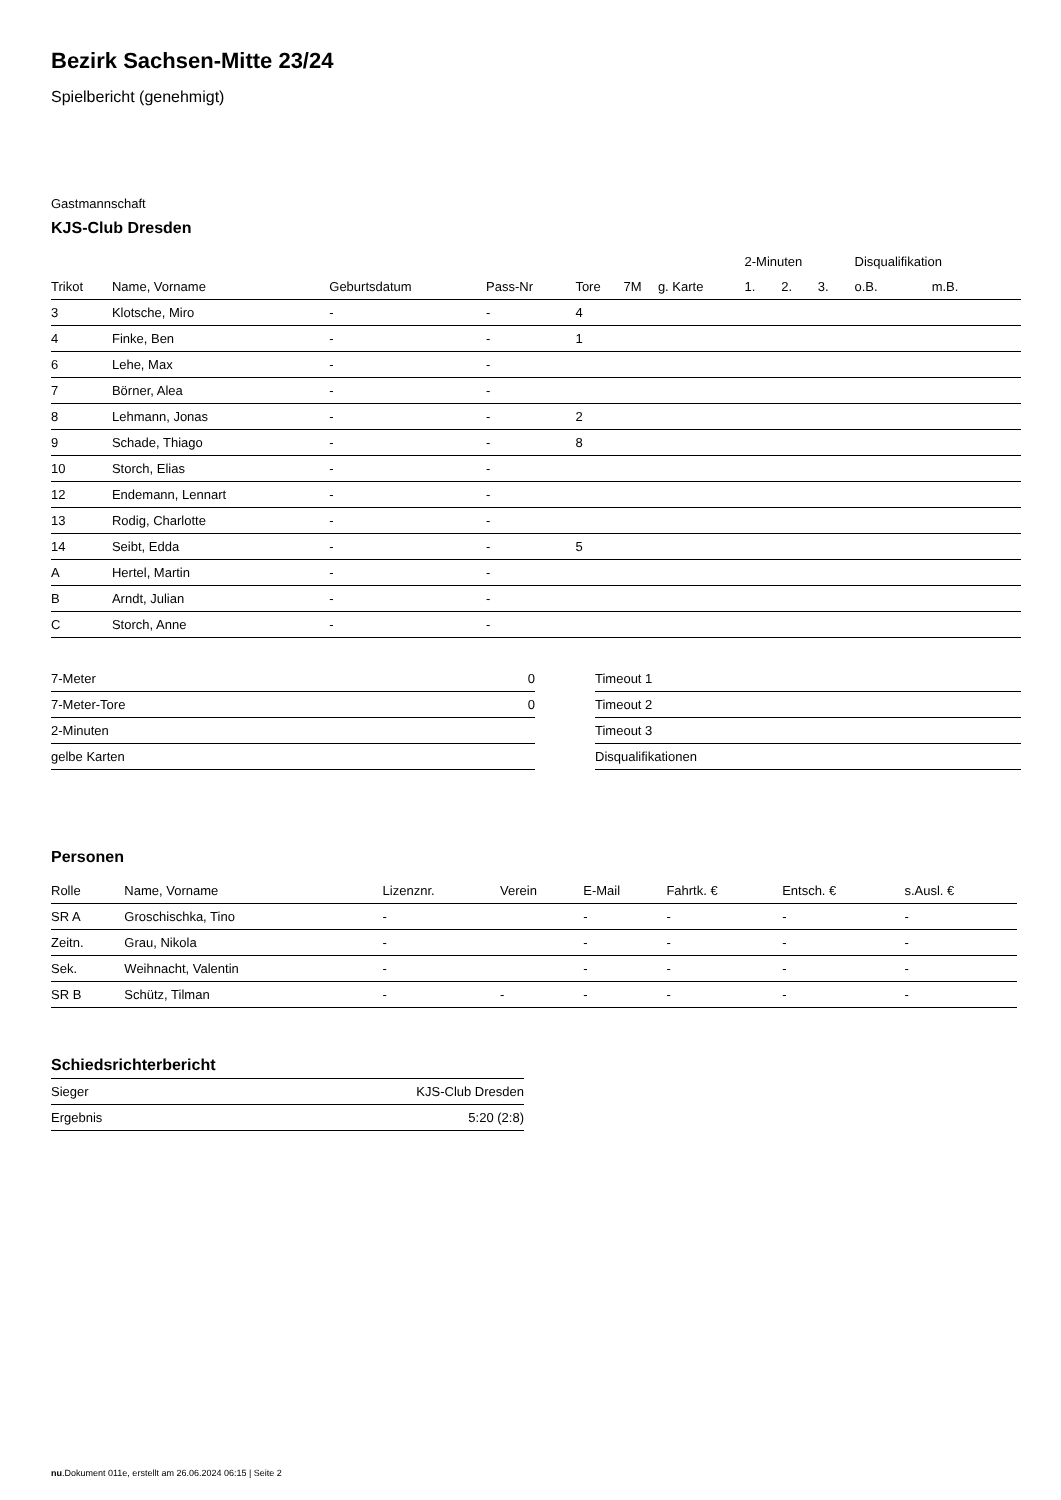Bezirk Sachsen-Mitte 23/24
Spielbericht (genehmigt)
Gastmannschaft
KJS-Club Dresden
| | | | | | | | 2-Minuten | | | Disqualifikation | |
| --- | --- | --- | --- | --- | --- | --- | --- | --- | --- | --- | --- |
| Trikot | Name, Vorname | Geburtsdatum | Pass-Nr | Tore | 7M | g. Karte | 1. | 2. | 3. | o.B. | m.B. |
| 3 | Klotsche, Miro | - | - | 4 | | | | | | | |
| 4 | Finke, Ben | - | - | 1 | | | | | | | |
| 6 | Lehe, Max | - | - | | | | | | | | |
| 7 | Börner, Alea | - | - | | | | | | | | |
| 8 | Lehmann, Jonas | - | - | 2 | | | | | | | |
| 9 | Schade, Thiago | - | - | 8 | | | | | | | |
| 10 | Storch, Elias | - | - | | | | | | | | |
| 12 | Endemann, Lennart | - | - | | | | | | | | |
| 13 | Rodig, Charlotte | - | - | | | | | | | | |
| 14 | Seibt, Edda | - | - | 5 | | | | | | | |
| A | Hertel, Martin | - | - | | | | | | | | |
| B | Arndt, Julian | - | - | | | | | | | | |
| C | Storch, Anne | - | - | | | | | | | | |
| 7-Meter | 0 |
| 7-Meter-Tore | 0 |
| 2-Minuten | |
| gelbe Karten | |
| Timeout 1 |
| Timeout 2 |
| Timeout 3 |
| Disqualifikationen |
Personen
| Rolle | Name, Vorname | Lizenznr. | Verein | E-Mail | Fahrtk. € | Entsch. € | s.Ausl. € |
| --- | --- | --- | --- | --- | --- | --- | --- |
| SR A | Groschischka, Tino | - | | - | - | - | - |
| Zeitn. | Grau, Nikola | - | | - | - | - | - |
| Sek. | Weihnacht, Valentin | - | | - | - | - | - |
| SR B | Schütz, Tilman | - | - | - | - | - | - |
Schiedsrichterbericht
| Sieger | KJS-Club Dresden |
| Ergebnis | 5:20 (2:8) |
nu.Dokument 011e, erstellt am 26.06.2024 06:15 | Seite 2